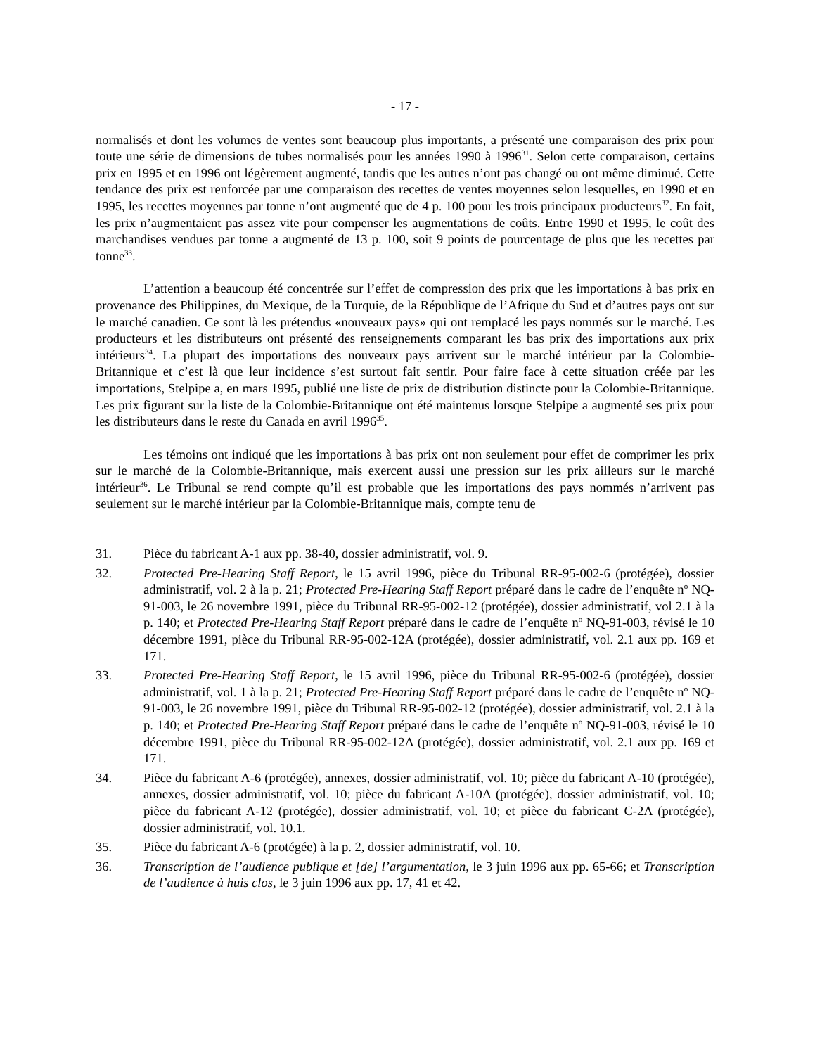- 17 -
normalisés et dont les volumes de ventes sont beaucoup plus importants, a présenté une comparaison des prix pour toute une série de dimensions de tubes normalisés pour les années 1990 à 1996<sup>31</sup>. Selon cette comparaison, certains prix en 1995 et en 1996 ont légèrement augmenté, tandis que les autres n’ont pas changé ou ont même diminué. Cette tendance des prix est renforcée par une comparaison des recettes de ventes moyennes selon lesquelles, en 1990 et en 1995, les recettes moyennes par tonne n’ont augmenté que de 4 p. 100 pour les trois principaux producteurs<sup>32</sup>. En fait, les prix n’augmentaient pas assez vite pour compenser les augmentations de coûts. Entre 1990 et 1995, le coût des marchandises vendues par tonne a augmenté de 13 p. 100, soit 9 points de pourcentage de plus que les recettes par tonne<sup>33</sup>.
L’attention a beaucoup été concentrée sur l’effet de compression des prix que les importations à bas prix en provenance des Philippines, du Mexique, de la Turquie, de la République de l’Afrique du Sud et d’autres pays ont sur le marché canadien. Ce sont là les prétendus «nouveaux pays» qui ont remplacé les pays nommés sur le marché. Les producteurs et les distributeurs ont présenté des renseignements comparant les bas prix des importations aux prix intérieurs<sup>34</sup>. La plupart des importations des nouveaux pays arrivent sur le marché intérieur par la Colombie-Britannique et c’est là que leur incidence s’est surtout fait sentir. Pour faire face à cette situation créée par les importations, Stelpipe a, en mars 1995, publié une liste de prix de distribution distincte pour la Colombie-Britannique. Les prix figurant sur la liste de la Colombie-Britannique ont été maintenus lorsque Stelpipe a augmenté ses prix pour les distributeurs dans le reste du Canada en avril 1996<sup>35</sup>.
Les témoins ont indiqué que les importations à bas prix ont non seulement pour effet de comprimer les prix sur le marché de la Colombie-Britannique, mais exercent aussi une pression sur les prix ailleurs sur le marché intérieur<sup>36</sup>. Le Tribunal se rend compte qu’il est probable que les importations des pays nommés n’arrivent pas seulement sur le marché intérieur par la Colombie-Britannique mais, compte tenu de
31. Pièce du fabricant A-1 aux pp. 38-40, dossier administratif, vol. 9.
32. Protected Pre-Hearing Staff Report, le 15 avril 1996, pièce du Tribunal RR-95-002-6 (protégée), dossier administratif, vol. 2 à la p. 21; Protected Pre-Hearing Staff Report préparé dans le cadre de l’enquête n<sup>o</sup> NQ-91-003, le 26 novembre 1991, pièce du Tribunal RR-95-002-12 (protégée), dossier administratif, vol 2.1 à la p. 140; et Protected Pre-Hearing Staff Report préparé dans le cadre de l’enquête n<sup>o</sup> NQ-91-003, révisé le 10 décembre 1991, pièce du Tribunal RR-95-002-12A (protégée), dossier administratif, vol. 2.1 aux pp. 169 et 171.
33. Protected Pre-Hearing Staff Report, le 15 avril 1996, pièce du Tribunal RR-95-002-6 (protégée), dossier administratif, vol. 1 à la p. 21; Protected Pre-Hearing Staff Report préparé dans le cadre de l’enquête n<sup>o</sup> NQ-91-003, le 26 novembre 1991, pièce du Tribunal RR-95-002-12 (protégée), dossier administratif, vol. 2.1 à la p. 140; et Protected Pre-Hearing Staff Report préparé dans le cadre de l’enquête n<sup>o</sup> NQ-91-003, révisé le 10 décembre 1991, pièce du Tribunal RR-95-002-12A (protégée), dossier administratif, vol. 2.1 aux pp. 169 et 171.
34. Pièce du fabricant A-6 (protégée), annexes, dossier administratif, vol. 10; pièce du fabricant A-10 (protégée), annexes, dossier administratif, vol. 10; pièce du fabricant A-10A (protégée), dossier administratif, vol. 10; pièce du fabricant A-12 (protégée), dossier administratif, vol. 10; et pièce du fabricant C-2A (protégée), dossier administratif, vol. 10.1.
35. Pièce du fabricant A-6 (protégée) à la p. 2, dossier administratif, vol. 10.
36. Transcription de l’audience publique et [de] l’argumentation, le 3 juin 1996 aux pp. 65-66; et Transcription de l’audience à huis clos, le 3 juin 1996 aux pp. 17, 41 et 42.